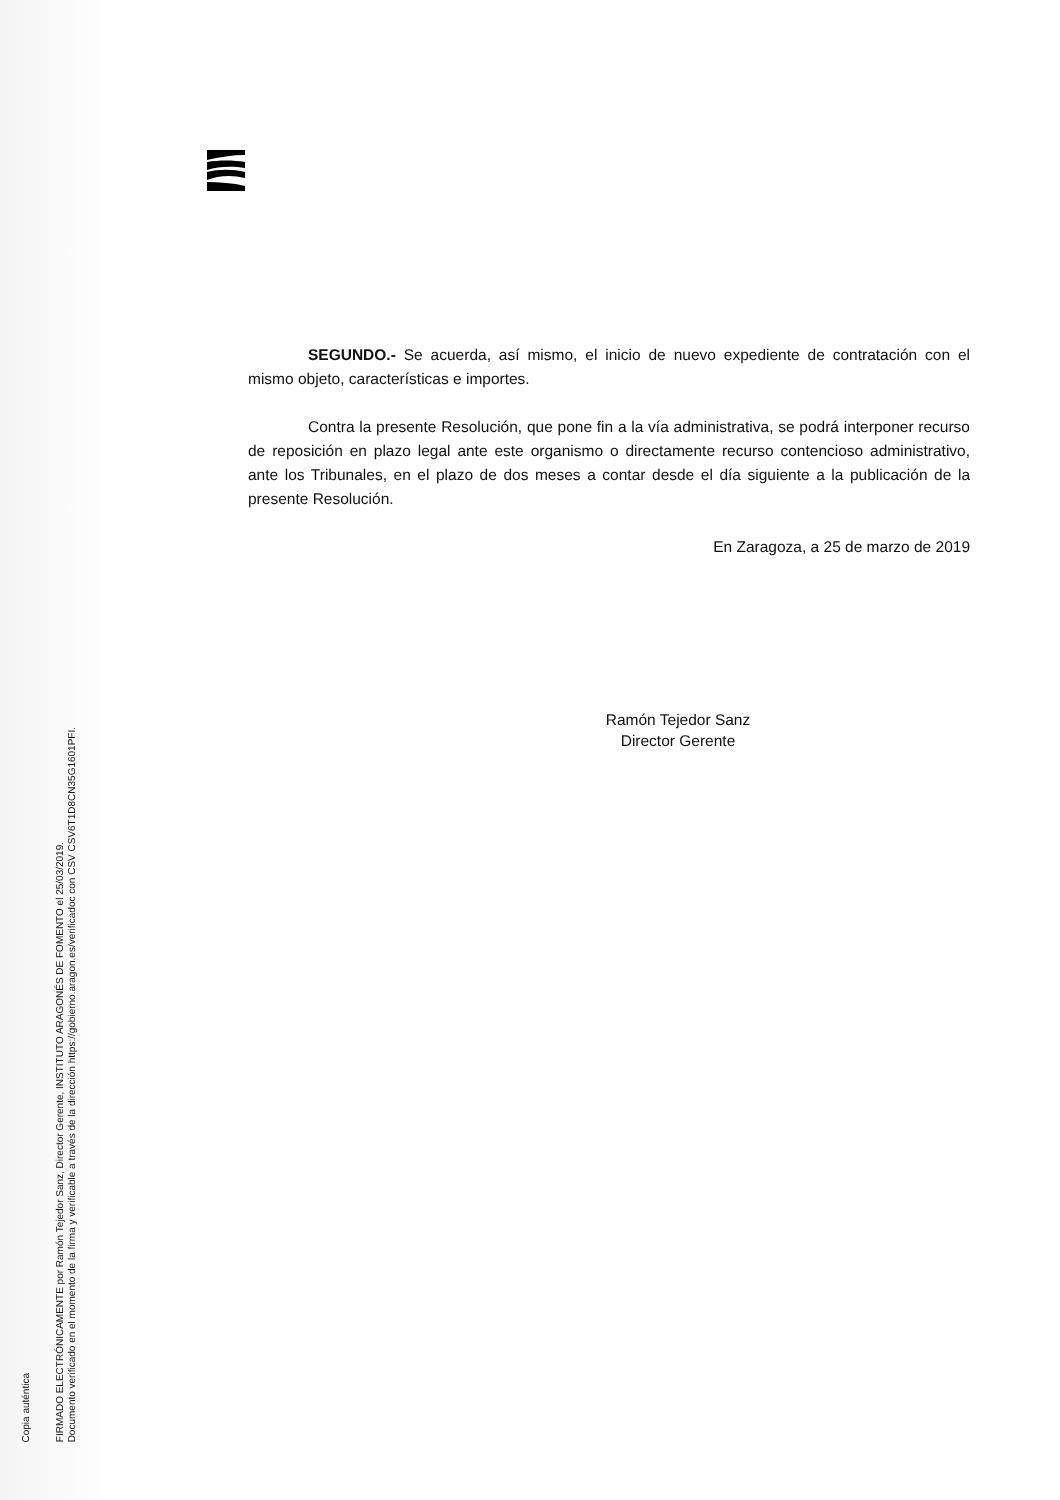Copia auténtica
FIRMADO ELECTRÓNICAMENTE por Ramón Tejedor Sanz, Director Gerente, INSTITUTO ARAGONÉS DE FOMENTO el 25/03/2019.
Documento verificado en el momento de la firma y verificable a través de la dirección https://gobierno.aragon.es/verificadoc con CSV CSV6T1D8CN35G1601PFI.
SEGUNDO.- Se acuerda, así mismo, el inicio de nuevo expediente de contratación con el mismo objeto, características e importes.
Contra la presente Resolución, que pone fin a la vía administrativa, se podrá interponer recurso de reposición en plazo legal ante este organismo o directamente recurso contencioso administrativo, ante los Tribunales, en el plazo de dos meses a contar desde el día siguiente a la publicación de la presente Resolución.
En Zaragoza, a 25 de marzo de 2019
Ramón Tejedor Sanz
Director Gerente